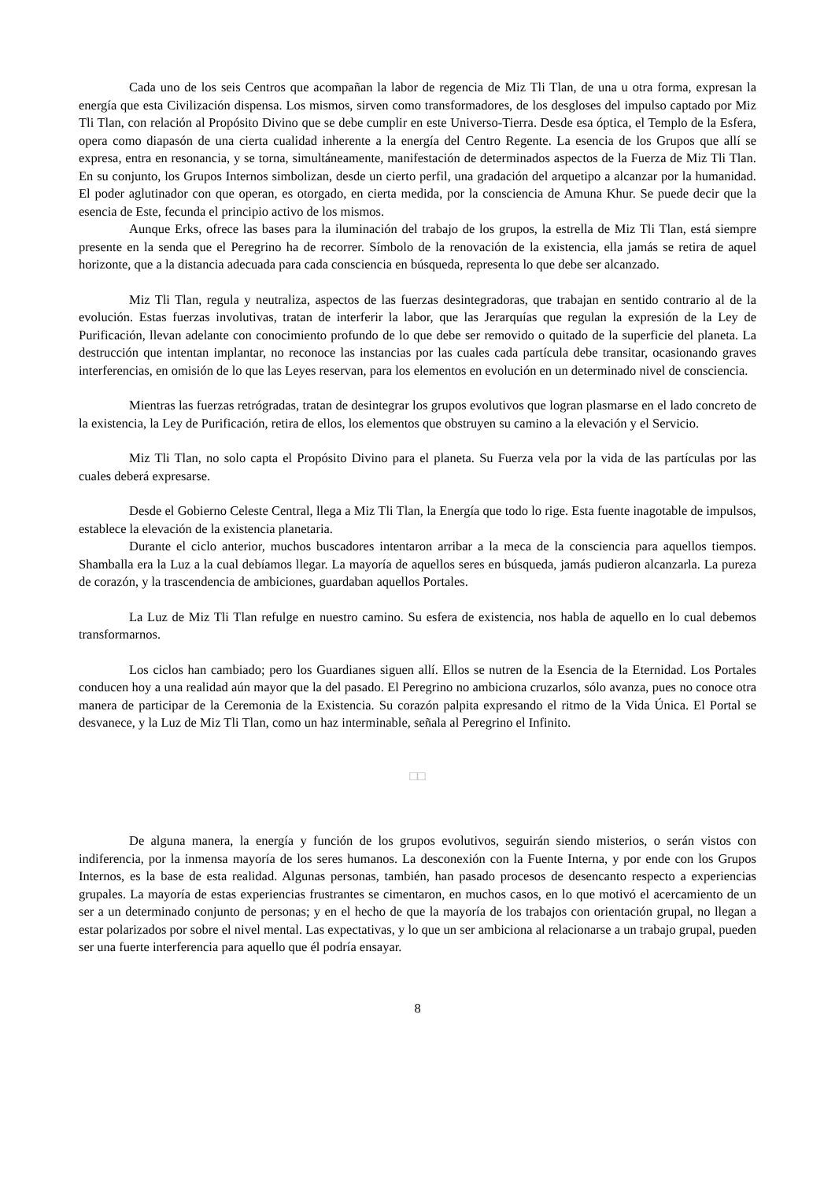Cada uno de los seis Centros que acompañan la labor de regencia de Miz Tli Tlan, de una u otra forma, expresan la energía que esta Civilización dispensa. Los mismos, sirven como transformadores, de los desgloses del impulso captado por Miz Tli Tlan, con relación al Propósito Divino que se debe cumplir en este Universo-Tierra. Desde esa óptica, el Templo de la Esfera, opera como diapasón de una cierta cualidad inherente a la energía del Centro Regente. La esencia de los Grupos que allí se expresa, entra en resonancia, y se torna, simultáneamente, manifestación de determinados aspectos de la Fuerza de Miz Tli Tlan. En su conjunto, los Grupos Internos simbolizan, desde un cierto perfil, una gradación del arquetipo a alcanzar por la humanidad. El poder aglutinador con que operan, es otorgado, en cierta medida, por la consciencia de Amuna Khur. Se puede decir que la esencia de Este, fecunda el principio activo de los mismos.
Aunque Erks, ofrece las bases para la iluminación del trabajo de los grupos, la estrella de Miz Tli Tlan, está siempre presente en la senda que el Peregrino ha de recorrer. Símbolo de la renovación de la existencia, ella jamás se retira de aquel horizonte, que a la distancia adecuada para cada consciencia en búsqueda, representa lo que debe ser alcanzado.
Miz Tli Tlan, regula y neutraliza, aspectos de las fuerzas desintegradoras, que trabajan en sentido contrario al de la evolución. Estas fuerzas involutivas, tratan de interferir la labor, que las Jerarquías que regulan la expresión de la Ley de Purificación, llevan adelante con conocimiento profundo de lo que debe ser removido o quitado de la superficie del planeta. La destrucción que intentan implantar, no reconoce las instancias por las cuales cada partícula debe transitar, ocasionando graves interferencias, en omisión de lo que las Leyes reservan, para los elementos en evolución en un determinado nivel de consciencia.
Mientras las fuerzas retrógradas, tratan de desintegrar los grupos evolutivos que logran plasmarse en el lado concreto de la existencia, la Ley de Purificación, retira de ellos, los elementos que obstruyen su camino a la elevación y el Servicio.
Miz Tli Tlan, no solo capta el Propósito Divino para el planeta. Su Fuerza vela por la vida de las partículas por las cuales deberá expresarse.
Desde el Gobierno Celeste Central, llega a Miz Tli Tlan, la Energía que todo lo rige. Esta fuente inagotable de impulsos, establece la elevación de la existencia planetaria.
Durante el ciclo anterior, muchos buscadores intentaron arribar a la meca de la consciencia para aquellos tiempos. Shamballa era la Luz a la cual debíamos llegar. La mayoría de aquellos seres en búsqueda, jamás pudieron alcanzarla. La pureza de corazón, y la trascendencia de ambiciones, guardaban aquellos Portales.
La Luz de Miz Tli Tlan refulge en nuestro camino. Su esfera de existencia, nos habla de aquello en lo cual debemos transformarnos.
Los ciclos han cambiado; pero los Guardianes siguen allí. Ellos se nutren de la Esencia de la Eternidad. Los Portales conducen hoy a una realidad aún mayor que la del pasado. El Peregrino no ambiciona cruzarlos, sólo avanza, pues no conoce otra manera de participar de la Ceremonia de la Existencia. Su corazón palpita expresando el ritmo de la Vida Única. El Portal se desvanece, y la Luz de Miz Tli Tlan, como un haz interminable, señala al Peregrino el Infinito.
□□
De alguna manera, la energía y función de los grupos evolutivos, seguirán siendo misterios, o serán vistos con indiferencia, por la inmensa mayoría de los seres humanos. La desconexión con la Fuente Interna, y por ende con los Grupos Internos, es la base de esta realidad. Algunas personas, también, han pasado procesos de desencanto respecto a experiencias grupales. La mayoría de estas experiencias frustrantes se cimentaron, en muchos casos, en lo que motivó el acercamiento de un ser a un determinado conjunto de personas; y en el hecho de que la mayoría de los trabajos con orientación grupal, no llegan a estar polarizados por sobre el nivel mental. Las expectativas, y lo que un ser ambiciona al relacionarse a un trabajo grupal, pueden ser una fuerte interferencia para aquello que él podría ensayar.
8